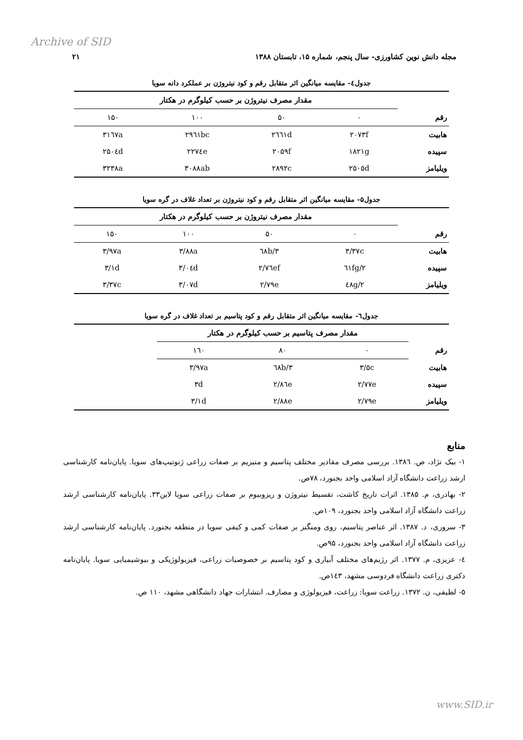Archive of SID
مجله دانش نوین کشاورزی- سال پنجم، شماره ۱۵، تابستان ۱۳۸۸ ۲۱
جدول٤- مقایسه میانگین اثر متقابل رقم و کود نیتروژن بر عملکرد دانه سویا
| | مقدار مصرف نیتروژن بر حسب کیلوگرم در هکتار | | | |
| --- | --- | --- | --- | --- |
| رقم | ۰ | ۵۰ | ۱۰۰ | ۱۵۰ |
| هابیت | ۲۰۷۳f | ۲٦٦۱d | ۲۹٦۱bc | ۳۱٦۷a |
| سپیده | ۱۸۲۱g | ۲۰۵۹f | ۲۲۷٤e | ۲۵۰٤d |
| ویلیامز | ۲۵۰۵d | ۲۸۹۲c | ۳۰۸۸ab | ۳۲۳۸a |
جدول۵- مقایسه میانگین اثر متقابل رقم و کود نیتروژن بر تعداد غلاف در گره سویا
| | مقدار مصرف نیتروژن بر حسب کیلوگرم در هکتار | | | |
| --- | --- | --- | --- | --- |
| رقم | ۰ | ۵۰ | ۱۰۰ | ۱۵۰ |
| هابیت | ۳/۳۷c | ۳/٦۸b | ۳/۸۸a | ۳/۹۷a |
| سپیده | ۲/٦۱fg | ۲/۷٦ef | ۳/۰٤d | ۳/۱d |
| ویلیامز | ۲/٤۸g | ۲/۷۹e | ۳/۰۷d | ۳/۳۷c |
جدول٦- مقایسه میانگین اثر متقابل رقم و کود پتاسیم بر تعداد غلاف در گره سویا
| | مقدار مصرف پتاسیم بر حسب کیلوگرم در هکتار | | | |
| --- | --- | --- | --- | --- |
| رقم | ۰ | ۸۰ | ۱٦۰ | |
| هابیت | ۳/۵c | ۳/٦۸b | ۳/۹۷a | |
| سپیده | ۲/۷۷e | ۲/۸٦e | ۳d | |
| ویلیامز | ۲/۷۹e | ۲/۸۸e | ۳/۱d | |
منابع
۱- بیک نژاد، ص. ۱۳۸٦. بررسی مصرف مقادیر مختلف پتاسیم و منیزیم بر صفات زراعی ژنوتیپ‌های سویا. پایان‌نامه کارشناسی ارشد زراعت دانشگاه آزاد اسلامی واحد بجنورد، ۷۸ص.
۲- بهادری، م. ۱۳۸۵. اثرات تاریخ کاشت، تقسیط نیتروژن و ریزوبیوم بر صفات زراعی سویا لاین۳۳. پایان‌نامه کارشناسی ارشد زراعت دانشگاه آزاد اسلامی واحد بجنورد، ۱۰۹ص.
۳- سروری، د. ۱۳۸۷. اثر عناصر پتاسیم، روی ومنگنز بر صفات کمی و کیفی سویا در منطقه بجنورد. پایان‌نامه کارشناسی ارشد زراعت دانشگاه آزاد اسلامی واحد بجنورد، ۹۵ص.
٤- عزیزی، م. ۱۳۷۷. اثر رژیم‌های مختلف آبیاری و کود پتاسیم بر خصوصیات زراعی، فیزیولوژیکی و بیوشیمیایی سویا. پایان‌نامه دکتری زراعت دانشگاه فردوسی مشهد، ۱٤۳ص.
۵- لطیفی، ن. ۱۳۷۲. زراعت سویا: زراعت، فیزیولوژی و مصارف. انتشارات جهاد دانشگاهی مشهد، ۱۱۰ ص.
www.SID.ir